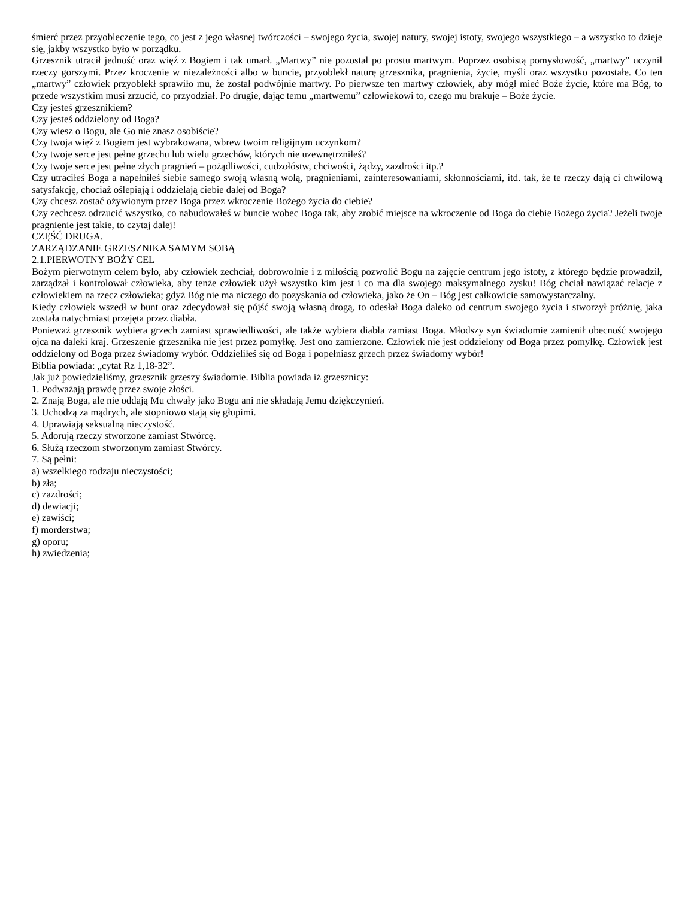śmierć przez przyobleczenie tego, co jest z jego własnej twórczości – swojego życia, swojej natury, swojej istoty, swojego wszystkiego – a wszystko to dzieje się, jakby wszystko było w porządku.
Grzesznik utracił jedność oraz więź z Bogiem i tak umarł. „Martwy” nie pozostał po prostu martwym. Poprzez osobistą pomysłowość, „martwy” uczynił rzeczy gorszymi. Przez kroczenie w niezależności albo w buncie, przyoblekł naturę grzesznika, pragnienia, życie, myśli oraz wszystko pozostałe. Co ten „martwy” człowiek przyoblekł sprawiło mu, że został podwójnie martwy. Po pierwsze ten martwy człowiek, aby mógł mieć Boże życie, które ma Bóg, to przede wszystkim musi zrzucić, co przyodział. Po drugie, dając temu „martwemu” człowiekowi to, czego mu brakuje – Boże życie.
Czy jesteś grzesznikiem?
Czy jesteś oddzielony od Boga?
Czy wiesz o Bogu, ale Go nie znasz osobiście?
Czy twoja więź z Bogiem jest wybrakowana, wbrew twoim religijnym uczynkom?
Czy twoje serce jest pełne grzechu lub wielu grzechów, których nie uzewnętrzniłeś?
Czy twoje serce jest pełne złych pragnień – pożądliwości, cudzołóstw, chciwości, żądzy, zazdrości itp.?
Czy utraciłeś Boga a napełniłeś siebie samego swoją własną wolą, pragnieniami, zainteresowaniami, skłonnościami, itd. tak, że te rzeczy dają ci chwilową satysfakcję, chociaż oślepiają i oddzielają ciebie dalej od Boga?
Czy chcesz zostać ożywionym przez Boga przez wkroczenie Bożego życia do ciebie?
Czy zechcesz odrzucić wszystko, co nabudowałeś w buncie wobec Boga tak, aby zrobić miejsce na wkroczenie od Boga do ciebie Bożego życia? Jeżeli twoje pragnienie jest takie, to czytaj dalej!
CZĘŚĆ DRUGA.
ZARZĄDZANIE GRZESZNIKA SAMYM SOBĄ
2.1.PIERWOTNY BOŻY CEL
Bożym pierwotnym celem było, aby człowiek zechciał, dobrowolnie i z miłością pozwolić Bogu na zajęcie centrum jego istoty, z którego będzie prowadził, zarządzał i kontrolował człowieka, aby tenże człowiek użył wszystko kim jest i co ma dla swojego maksymalnego zysku! Bóg chciał nawiązać relacje z człowiekiem na rzecz człowieka; gdyż Bóg nie ma niczego do pozyskania od człowieka, jako że On – Bóg jest całkowicie samowystarczalny.
Kiedy człowiek wszedł w bunt oraz zdecydował się pójść swoją własną drogą, to odesłał Boga daleko od centrum swojego życia i stworzył próżnię, jaka została natychmiast przejęta przez diabła.
Ponieważ grzesznik wybiera grzech zamiast sprawiedliwości, ale także wybiera diabła zamiast Boga. Młodszy syn świadomie zamienił obecność swojego ojca na daleki kraj. Grzeszenie grzesznika nie jest przez pomyłkę. Jest ono zamierzone. Człowiek nie jest oddzielony od Boga przez pomyłkę. Człowiek jest oddzielony od Boga przez świadomy wybór. Oddzieliłeś się od Boga i popełniasz grzech przez świadomy wybór!
Biblia powiada: „cytat Rz 1,18-32”.
Jak już powiedzieliśmy, grzesznik grzeszy świadomie. Biblia powiada iż grzesznicy:
1. Podważają prawdę przez swoje złości.
2. Znają Boga, ale nie oddają Mu chwały jako Bogu ani nie składają Jemu dziękczynień.
3. Uchodzą za mądrych, ale stopniowo stają się głupimi.
4. Uprawiają seksualną nieczystość.
5. Adorują rzeczy stworzone zamiast Stwórcę.
6. Służą rzeczom stworzonym zamiast Stwórcy.
7. Są pełni:
a) wszelkiego rodzaju nieczystości;
b) zła;
c) zazdrości;
d) dewiacji;
e) zawiści;
f) morderstwa;
g) oporu;
h) zwiedzenia;